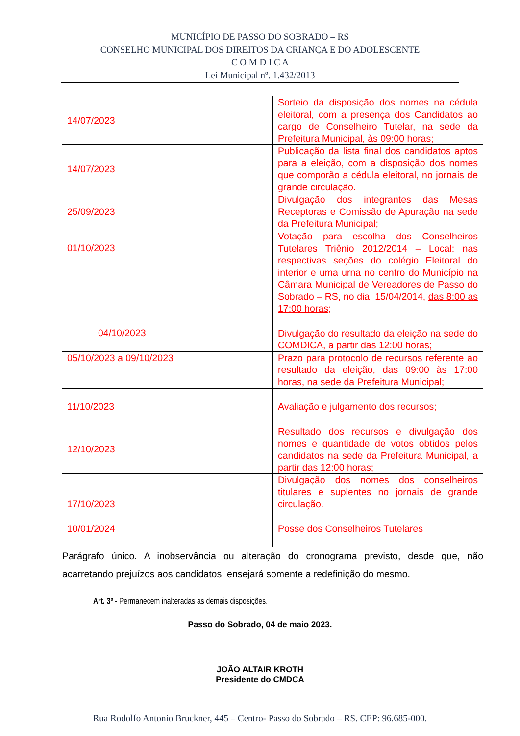MUNICÍPIO DE PASSO DO SOBRADO – RS
CONSELHO MUNICIPAL DOS DIREITOS DA CRIANÇA E DO ADOLESCENTE
C O M D I C A
Lei Municipal nº. 1.432/2013
| 14/07/2023 | Sorteio da disposição dos nomes na cédula eleitoral, com a presença dos Candidatos ao cargo de Conselheiro Tutelar, na sede da Prefeitura Municipal, às 09:00 horas; |
| 14/07/2023 | Publicação da lista final dos candidatos aptos para a eleição, com a disposição dos nomes que comporão a cédula eleitoral, no jornais de grande circulação. |
| 25/09/2023 | Divulgação dos integrantes das Mesas Receptoras e Comissão de Apuração na sede da Prefeitura Municipal; |
| 01/10/2023 | Votação para escolha dos Conselheiros Tutelares Triênio 2012/2014 – Local: nas respectivas seções do colégio Eleitoral do interior e uma urna no centro do Município na Câmara Municipal de Vereadores de Passo do Sobrado – RS, no dia: 15/04/2014, das 8:00 as 17:00 horas; |
| 04/10/2023 | Divulgação do resultado da eleição na sede do COMDICA, a partir das 12:00 horas; |
| 05/10/2023 a 09/10/2023 | Prazo para protocolo de recursos referente ao resultado da eleição, das 09:00 às 17:00 horas, na sede da Prefeitura Municipal; |
| 11/10/2023 | Avaliação e julgamento dos recursos; |
| 12/10/2023 | Resultado dos recursos e divulgação dos nomes e quantidade de votos obtidos pelos candidatos na sede da Prefeitura Municipal, a partir das 12:00 horas; |
| 17/10/2023 | Divulgação dos nomes dos conselheiros titulares e suplentes no jornais de grande circulação. |
| 10/01/2024 | Posse dos Conselheiros Tutelares |
Parágrafo único. A inobservância ou alteração do cronograma previsto, desde que, não acarretando prejuízos aos candidatos, ensejará somente a redefinição do mesmo.
Art. 3º - Permanecem inalteradas as demais disposições.
Passo do Sobrado, 04 de maio 2023.
JOÃO ALTAIR KROTH
Presidente do CMDCA
Rua Rodolfo Antonio Bruckner, 445 – Centro- Passo do Sobrado – RS. CEP: 96.685-000.